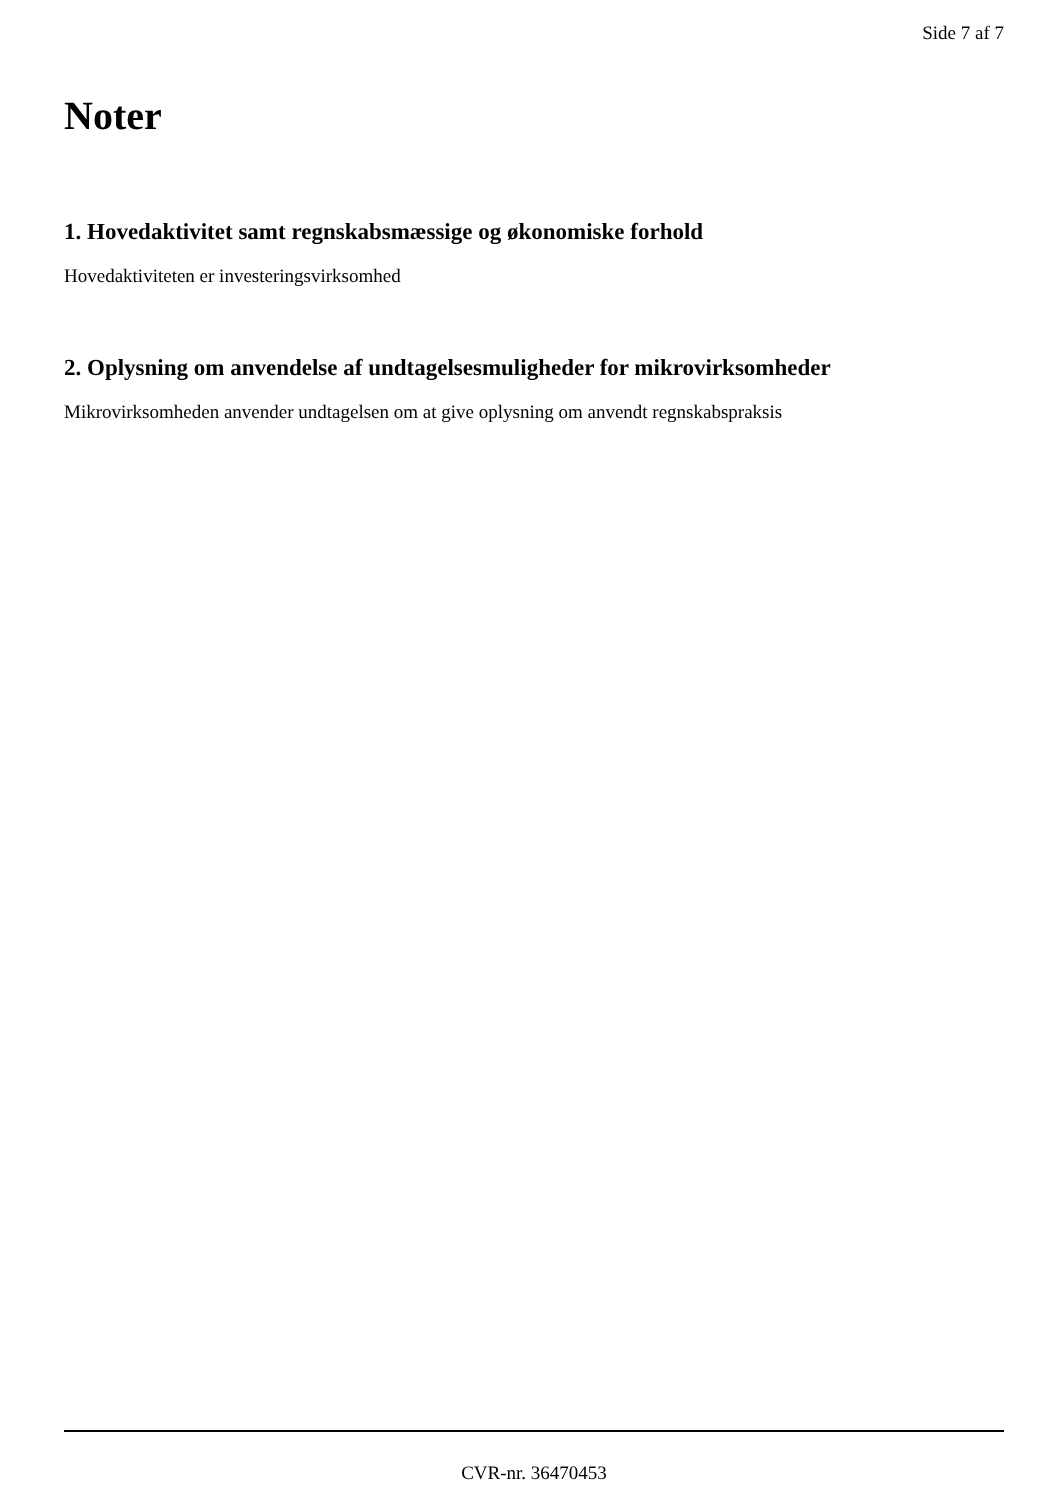Side 7 af 7
Noter
1. Hovedaktivitet samt regnskabsmæssige og økonomiske forhold
Hovedaktiviteten er investeringsvirksomhed
2. Oplysning om anvendelse af undtagelsesmuligheder for mikrovirksomheder
Mikrovirksomheden anvender undtagelsen om at give oplysning om anvendt regnskabspraksis
CVR-nr. 36470453